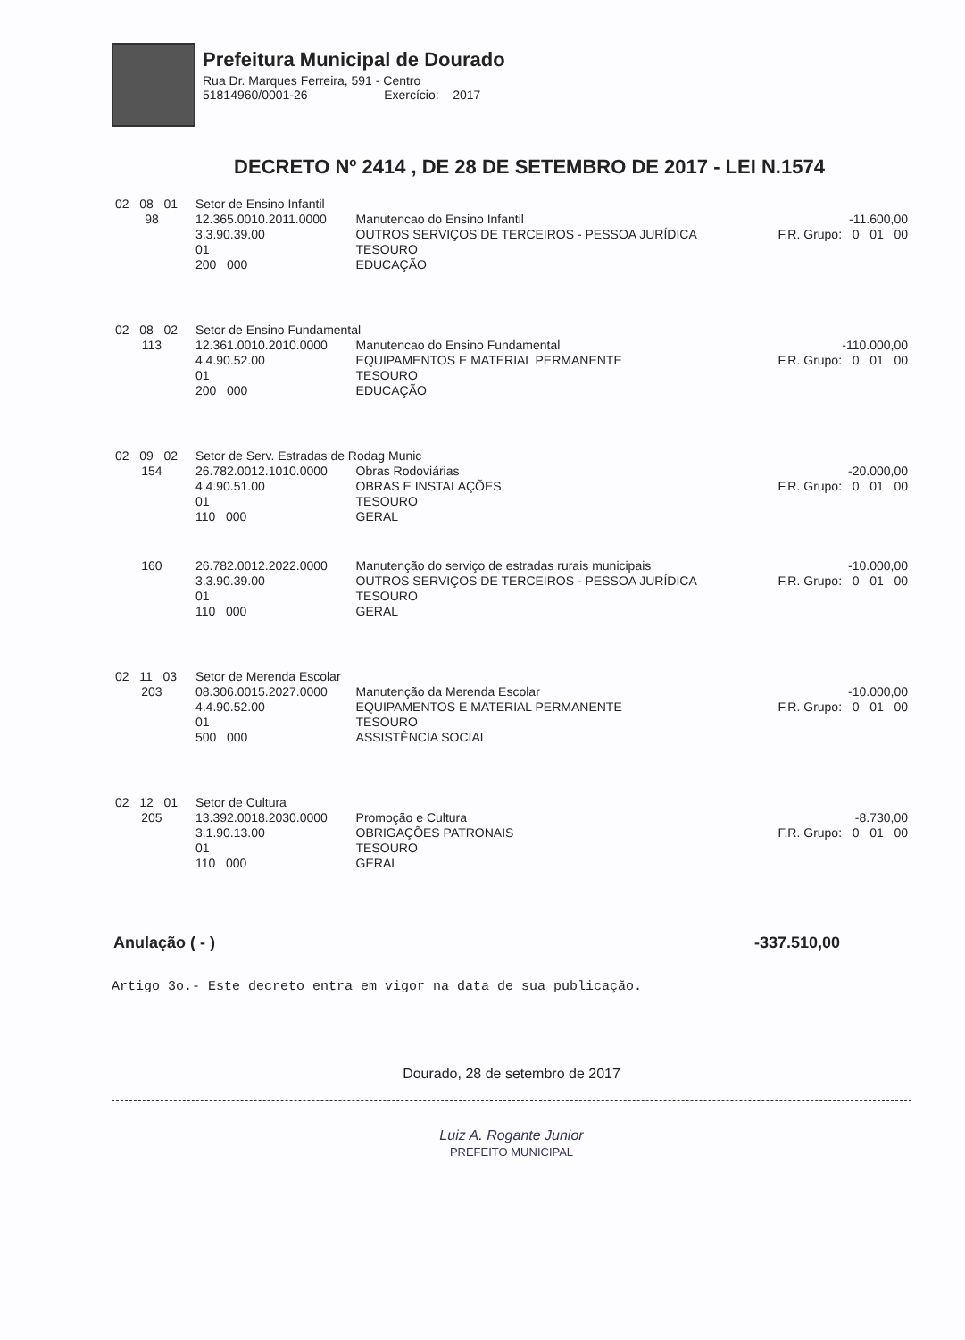Prefeitura Municipal de Dourado
Rua Dr. Marques Ferreira, 591 - Centro
51814960/0001-26 Exercício: 2017
DECRETO Nº 2414 , DE 28 DE SETEMBRO DE 2017 - LEI N.1574
| 02 08 01 | Setor de Ensino Infantil | | |
| 98 | 12.365.0010.2011.0000 3.3.90.39.00 01 200 000 | Manutencao do Ensino Infantil OUTROS SERVIÇOS DE TERCEIROS - PESSOA JURÍDICA TESOURO EDUCAÇÃO | -11.600,00 F.R. Grupo: 0 01 00 |
| 02 08 02 | Setor de Ensino Fundamental | | |
| 113 | 12.361.0010.2010.0000 4.4.90.52.00 01 200 000 | Manutencao do Ensino Fundamental EQUIPAMENTOS E MATERIAL PERMANENTE TESOURO EDUCAÇÃO | -110.000,00 F.R. Grupo: 0 01 00 |
| 02 09 02 | Setor de Serv. Estradas de Rodag Munic | | |
| 154 | 26.782.0012.1010.0000 4.4.90.51.00 01 110 000 | Obras Rodoviárias OBRAS E INSTALAÇÕES TESOURO GERAL | -20.000,00 F.R. Grupo: 0 01 00 |
| 160 | 26.782.0012.2022.0000 3.3.90.39.00 01 110 000 | Manutenção do serviço de estradas rurais municipais OUTROS SERVIÇOS DE TERCEIROS - PESSOA JURÍDICA TESOURO GERAL | -10.000,00 F.R. Grupo: 0 01 00 |
| 02 11 03 | Setor de Merenda Escolar | | |
| 203 | 08.306.0015.2027.0000 4.4.90.52.00 01 500 000 | Manutenção da Merenda Escolar EQUIPAMENTOS E MATERIAL PERMANENTE TESOURO ASSISTÊNCIA SOCIAL | -10.000,00 F.R. Grupo: 0 01 00 |
| 02 12 01 | Setor de Cultura | | |
| 205 | 13.392.0018.2030.0000 3.1.90.13.00 01 110 000 | Promoção e Cultura OBRIGAÇÕES PATRONAIS TESOURO GERAL | -8.730,00 F.R. Grupo: 0 01 00 |
Anulação ( - ) -337.510,00
Artigo 3o.- Este decreto entra em vigor na data de sua publicação.
Dourado, 28 de setembro de 2017
Luiz A. Rogante Junior
PREFEITO MUNICIPAL